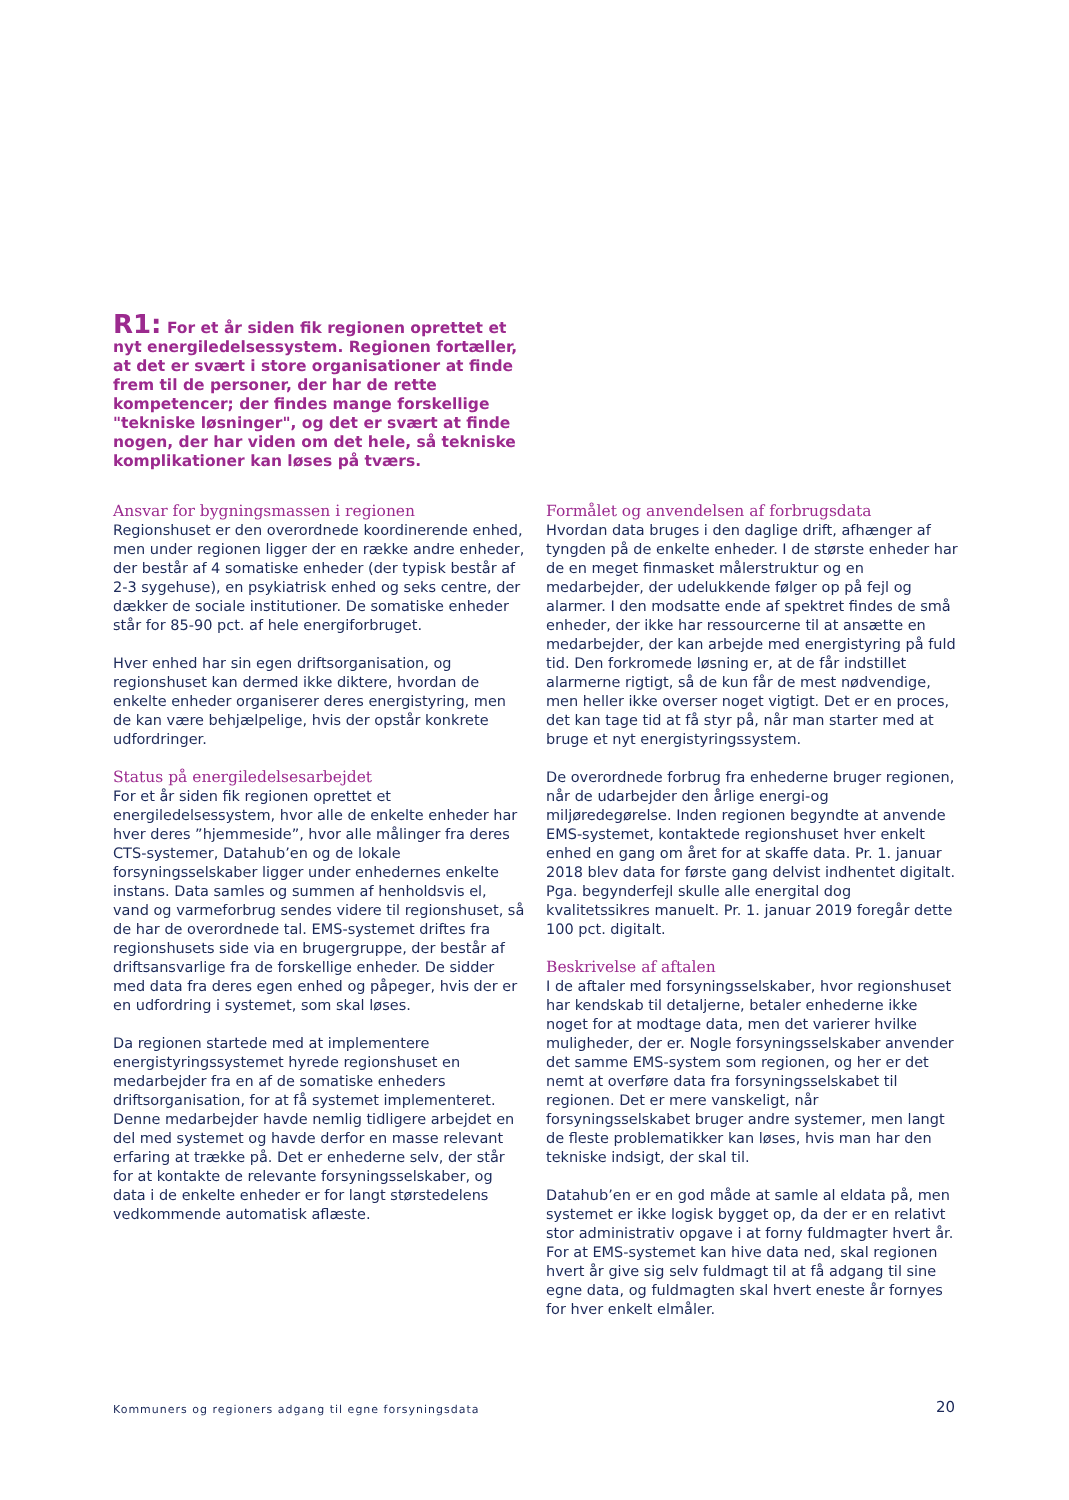R1: For et år siden fik regionen oprettet et nyt energiledelsessystem. Regionen fortæller, at det er svært i store organisationer at finde frem til de personer, der har de rette kompetencer; der findes mange forskellige "tekniske løsninger", og det er svært at finde nogen, der har viden om det hele, så tekniske komplikationer kan løses på tværs.
Ansvar for bygningsmassen i regionen
Regionshuset er den overordnede koordinerende enhed, men under regionen ligger der en række andre enheder, der består af 4 somatiske enheder (der typisk består af 2-3 sygehuse), en psykiatrisk enhed og seks centre, der dækker de sociale institutioner. De somatiske enheder står for 85-90 pct. af hele energiforbruget.
Hver enhed har sin egen driftsorganisation, og regionshuset kan dermed ikke diktere, hvordan de enkelte enheder organiserer deres energistyring, men de kan være behjælpelige, hvis der opstår konkrete udfordringer.
Status på energiledelsesarbejdet
For et år siden fik regionen oprettet et energiledelsessystem, hvor alle de enkelte enheder har hver deres ”hjemmeside”, hvor alle målinger fra deres CTS-systemer, Datahub’en og de lokale forsyningsselskaber ligger under enhedernes enkelte instans. Data samles og summen af henholdsvis el, vand og varmeforbrug sendes videre til regionshuset, så de har de overordnede tal. EMS-systemet driftes fra regionshusets side via en brugergruppe, der består af driftsansvarlige fra de forskellige enheder. De sidder med data fra deres egen enhed og påpeger, hvis der er en udfordring i systemet, som skal løses.
Da regionen startede med at implementere energistyringssystemet hyrede regionshuset en medarbejder fra en af de somatiske enheders driftsorganisation, for at få systemet implementeret. Denne medarbejder havde nemlig tidligere arbejdet en del med systemet og havde derfor en masse relevant erfaring at trække på. Det er enhederne selv, der står for at kontakte de relevante forsyningsselskaber, og data i de enkelte enheder er for langt størstedelens vedkommende automatisk aflæste.
Formålet og anvendelsen af forbrugsdata
Hvordan data bruges i den daglige drift, afhænger af tyngden på de enkelte enheder. I de største enheder har de en meget finmasket målerstruktur og en medarbejder, der udelukkende følger op på fejl og alarmer. I den modsatte ende af spektret findes de små enheder, der ikke har ressourcerne til at ansætte en medarbejder, der kan arbejde med energistyring på fuld tid. Den forkromede løsning er, at de får indstillet alarmerne rigtigt, så de kun får de mest nødvendige, men heller ikke overser noget vigtigt. Det er en proces, det kan tage tid at få styr på, når man starter med at bruge et nyt energistyringssystem.
De overordnede forbrug fra enhederne bruger regionen, når de udarbejder den årlige energi-og miljøredegørelse. Inden regionen begyndte at anvende EMS-systemet, kontaktede regionshuset hver enkelt enhed en gang om året for at skaffe data. Pr. 1. januar 2018 blev data for første gang delvist indhentet digitalt. Pga. begynderfejl skulle alle energital dog kvalitetssikres manuelt. Pr. 1. januar 2019 foregår dette 100 pct. digitalt.
Beskrivelse af aftalen
I de aftaler med forsyningsselskaber, hvor regionshuset har kendskab til detaljerne, betaler enhederne ikke noget for at modtage data, men det varierer hvilke muligheder, der er. Nogle forsyningsselskaber anvender det samme EMS-system som regionen, og her er det nemt at overføre data fra forsyningsselskabet til regionen. Det er mere vanskeligt, når forsyningsselskabet bruger andre systemer, men langt de fleste problematikker kan løses, hvis man har den tekniske indsigt, der skal til.
Datahub’en er en god måde at samle al eldata på, men systemet er ikke logisk bygget op, da der er en relativt stor administrativ opgave i at forny fuldmagter hvert år. For at EMS-systemet kan hive data ned, skal regionen hvert år give sig selv fuldmagt til at få adgang til sine egne data, og fuldmagten skal hvert eneste år fornyes for hver enkelt elmåler.
Kommuners og regioners adgang til egne forsyningsdata
20